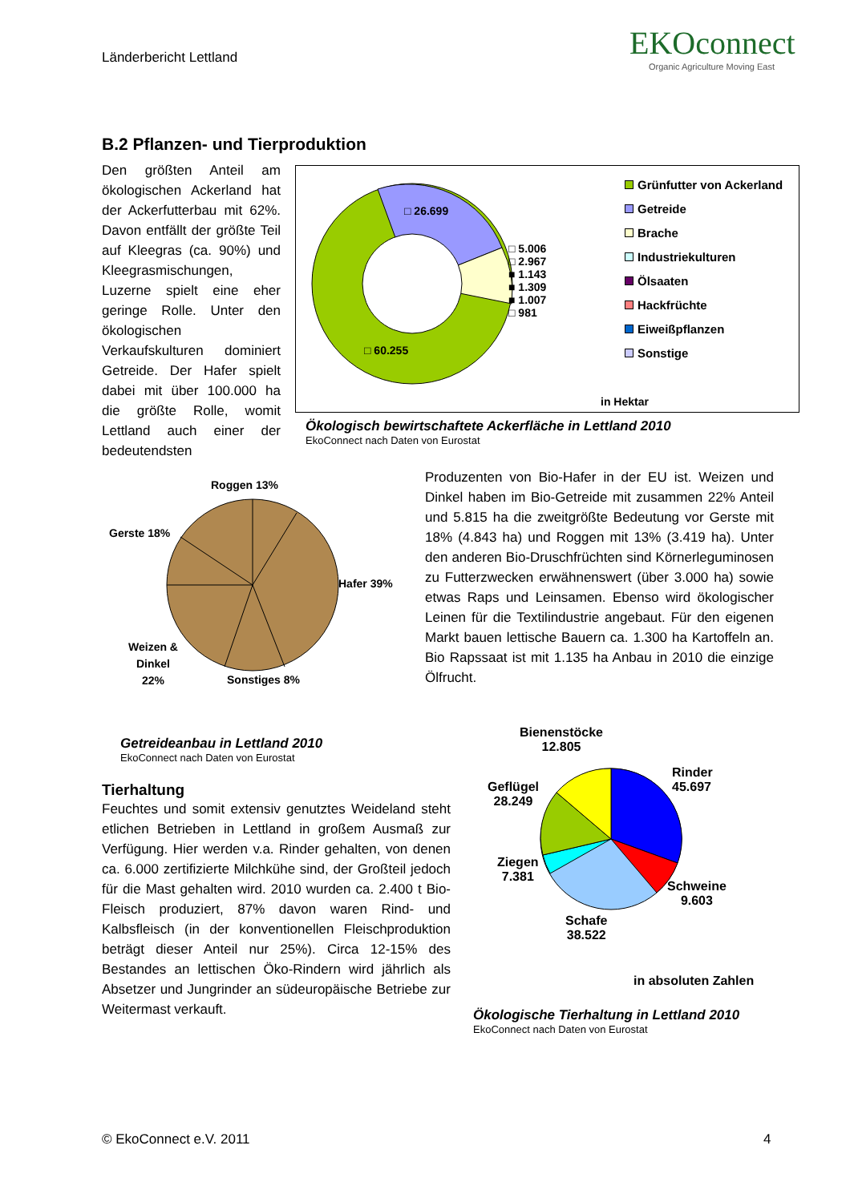Länderbericht Lettland
EKOconnect
Organic Agriculture Moving East
B.2 Pflanzen- und Tierproduktion
Den größten Anteil am ökologischen Ackerland hat der Ackerfutterbau mit 62%. Davon entfällt der größte Teil auf Kleegras (ca. 90%) und Kleegrasmischungen, Luzerne spielt eine eher geringe Rolle. Unter den ökologischen Verkaufskulturen dominiert Getreide. Der Hafer spielt dabei mit über 100.000 ha die größte Rolle, womit Lettland auch einer der bedeutendsten
□ 26.699
□ 60.255
□ 5.006
□ 2.967
■ 1.143
■ 1.309
■ 1.007
□ 981
Grünfutter von Ackerland
Getreide
Brache
Industriekulturen
Ölsaaten
Hackfrüchte
Eiweißpflanzen
Sonstige
in Hektar
Ökologisch bewirtschaftete Ackerfläche in Lettland 2010
EkoConnect nach Daten von Eurostat
Roggen 13%
Gerste 18%
Hafer 39%
Weizen &
Dinkel
22%
Sonstiges 8%
Produzenten von Bio-Hafer in der EU ist. Weizen und Dinkel haben im Bio-Getreide mit zusammen 22% Anteil und 5.815 ha die zweitgrößte Bedeutung vor Gerste mit 18% (4.843 ha) und Roggen mit 13% (3.419 ha). Unter den anderen Bio-Druschfrüchten sind Körnerleguminosen zu Futterzwecken erwähnenswert (über 3.000 ha) sowie etwas Raps und Leinsamen. Ebenso wird ökologischer Leinen für die Textilindustrie angebaut. Für den eigenen Markt bauen lettische Bauern ca. 1.300 ha Kartoffeln an. Bio Rapssaat ist mit 1.135 ha Anbau in 2010 die einzige Ölfrucht.
Getreideanbau in Lettland 2010
EkoConnect nach Daten von Eurostat
Tierhaltung
Feuchtes und somit extensiv genutztes Weideland steht etlichen Betrieben in Lettland in großem Ausmaß zur Verfügung. Hier werden v.a. Rinder gehalten, von denen ca. 6.000 zertifizierte Milchkühe sind, der Großteil jedoch für die Mast gehalten wird. 2010 wurden ca. 2.400 t Bio-Fleisch produziert, 87% davon waren Rind- und Kalbsfleisch (in der konventionellen Fleischproduktion beträgt dieser Anteil nur 25%). Circa 12-15% des Bestandes an lettischen Öko-Rindern wird jährlich als Absetzer und Jungrinder an südeuropäische Betriebe zur Weitermast verkauft.
Bienenstöcke
12.805
Geflügel
28.249
Rinder
45.697
Ziegen
7.381
Schweine
9.603
Schafe
38.522
in absoluten Zahlen
Ökologische Tierhaltung in Lettland 2010
EkoConnect nach Daten von Eurostat
© EkoConnect e.V. 2011 4